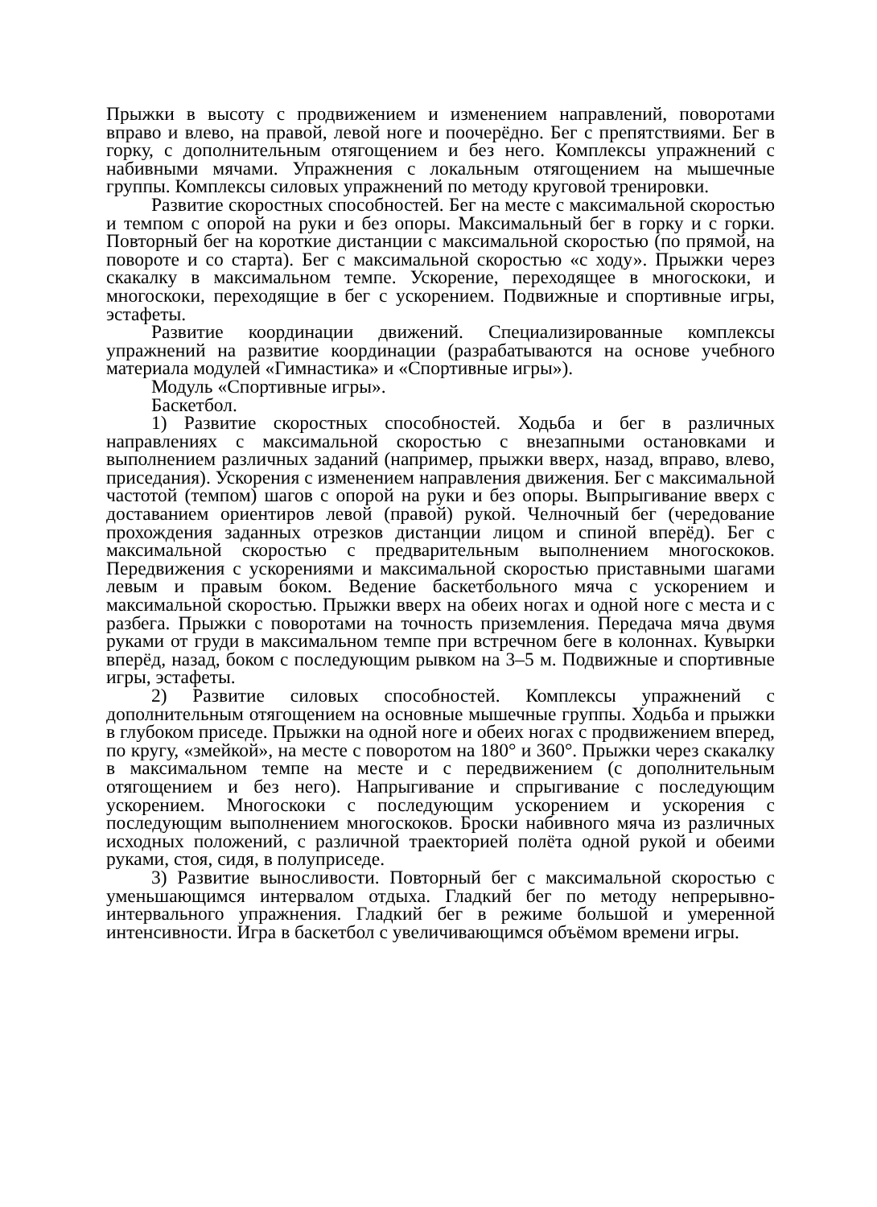Прыжки в высоту с продвижением и изменением направлений, поворотами вправо и влево, на правой, левой ноге и поочерёдно. Бег с препятствиями. Бег в горку, с дополнительным отягощением и без него. Комплексы упражнений с набивными мячами. Упражнения с локальным отягощением на мышечные группы. Комплексы силовых упражнений по методу круговой тренировки.
Развитие скоростных способностей. Бег на месте с максимальной скоростью и темпом с опорой на руки и без опоры. Максимальный бег в горку и с горки. Повторный бег на короткие дистанции с максимальной скоростью (по прямой, на повороте и со старта). Бег с максимальной скоростью «с ходу». Прыжки через скакалку в максимальном темпе. Ускорение, переходящее в многоскоки, и многоскоки, переходящие в бег с ускорением. Подвижные и спортивные игры, эстафеты.
Развитие координации движений. Специализированные комплексы упражнений на развитие координации (разрабатываются на основе учебного материала модулей «Гимнастика» и «Спортивные игры»).
Модуль «Спортивные игры».
Баскетбол.
1) Развитие скоростных способностей. Ходьба и бег в различных направлениях с максимальной скоростью с внезапными остановками и выполнением различных заданий (например, прыжки вверх, назад, вправо, влево, приседания). Ускорения с изменением направления движения. Бег с максимальной частотой (темпом) шагов с опорой на руки и без опоры. Выпрыгивание вверх с доставанием ориентиров левой (правой) рукой. Челночный бег (чередование прохождения заданных отрезков дистанции лицом и спиной вперёд). Бег с максимальной скоростью с предварительным выполнением многоскоков. Передвижения с ускорениями и максимальной скоростью приставными шагами левым и правым боком. Ведение баскетбольного мяча с ускорением и максимальной скоростью. Прыжки вверх на обеих ногах и одной ноге с места и с разбега. Прыжки с поворотами на точность приземления. Передача мяча двумя руками от груди в максимальном темпе при встречном беге в колоннах. Кувырки вперёд, назад, боком с последующим рывком на 3–5 м. Подвижные и спортивные игры, эстафеты.
2) Развитие силовых способностей. Комплексы упражнений с дополнительным отягощением на основные мышечные группы. Ходьба и прыжки в глубоком приседе. Прыжки на одной ноге и обеих ногах с продвижением вперед, по кругу, «змейкой», на месте с поворотом на 180° и 360°. Прыжки через скакалку в максимальном темпе на месте и с передвижением (с дополнительным отягощением и без него). Напрыгивание и спрыгивание с последующим ускорением. Многоскоки с последующим ускорением и ускорения с последующим выполнением многоскоков. Броски набивного мяча из различных исходных положений, с различной траекторией полёта одной рукой и обеими руками, стоя, сидя, в полуприседе.
3) Развитие выносливости. Повторный бег с максимальной скоростью с уменьшающимся интервалом отдыха. Гладкий бег по методу непрерывно-интервального упражнения. Гладкий бег в режиме большой и умеренной интенсивности. Игра в баскетбол с увеличивающимся объёмом времени игры.